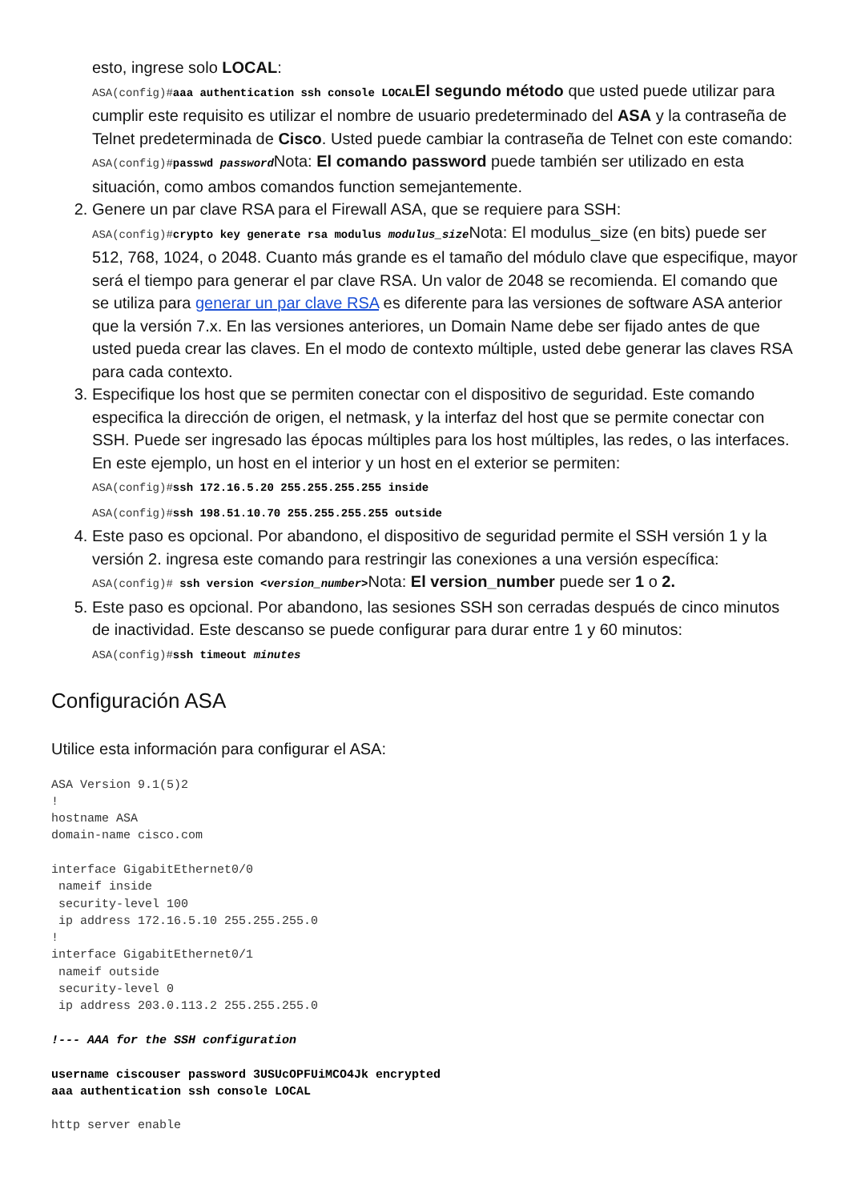esto, ingrese solo LOCAL:
ASA(config)#aaa authentication ssh console LOCALEl segundo método que usted puede utilizar para cumplir este requisito es utilizar el nombre de usuario predeterminado del ASA y la contraseña de Telnet predeterminada de Cisco. Usted puede cambiar la contraseña de Telnet con este comando:
ASA(config)#passwd passwordNota: El comando password puede también ser utilizado en esta situación, como ambos comandos function semejantemente.
2. Genere un par clave RSA para el Firewall ASA, que se requiere para SSH:
ASA(config)#crypto key generate rsa modulus modulus_sizeNota: El modulus_size (en bits) puede ser 512, 768, 1024, o 2048. Cuanto más grande es el tamaño del módulo clave que especifique, mayor será el tiempo para generar el par clave RSA. Un valor de 2048 se recomienda. El comando que se utiliza para generar un par clave RSA es diferente para las versiones de software ASA anterior que la versión 7.x. En las versiones anteriores, un Domain Name debe ser fijado antes de que usted pueda crear las claves. En el modo de contexto múltiple, usted debe generar las claves RSA para cada contexto.
3. Especifique los host que se permiten conectar con el dispositivo de seguridad. Este comando especifica la dirección de origen, el netmask, y la interfaz del host que se permite conectar con SSH. Puede ser ingresado las épocas múltiples para los host múltiples, las redes, o las interfaces. En este ejemplo, un host en el interior y un host en el exterior se permiten:
ASA(config)#ssh 172.16.5.20 255.255.255.255 inside
ASA(config)#ssh 198.51.10.70 255.255.255.255 outside
4. Este paso es opcional. Por abandono, el dispositivo de seguridad permite el SSH versión 1 y la versión 2. ingresa este comando para restringir las conexiones a una versión específica:
ASA(config)# ssh version <version_number>Nota: El version_number puede ser 1 o 2.
5. Este paso es opcional. Por abandono, las sesiones SSH son cerradas después de cinco minutos de inactividad. Este descanso se puede configurar para durar entre 1 y 60 minutos:
ASA(config)#ssh timeout minutes
Configuración ASA
Utilice esta información para configurar el ASA:
ASA Version 9.1(5)2
!
hostname ASA
domain-name cisco.com

interface GigabitEthernet0/0
 nameif inside
 security-level 100
 ip address 172.16.5.10 255.255.255.0
!
interface GigabitEthernet0/1
 nameif outside
 security-level 0
 ip address 203.0.113.2 255.255.255.0

!--- AAA for the SSH configuration

username ciscouser password 3USUcOPFUiMCO4Jk encrypted
aaa authentication ssh console LOCAL

http server enable